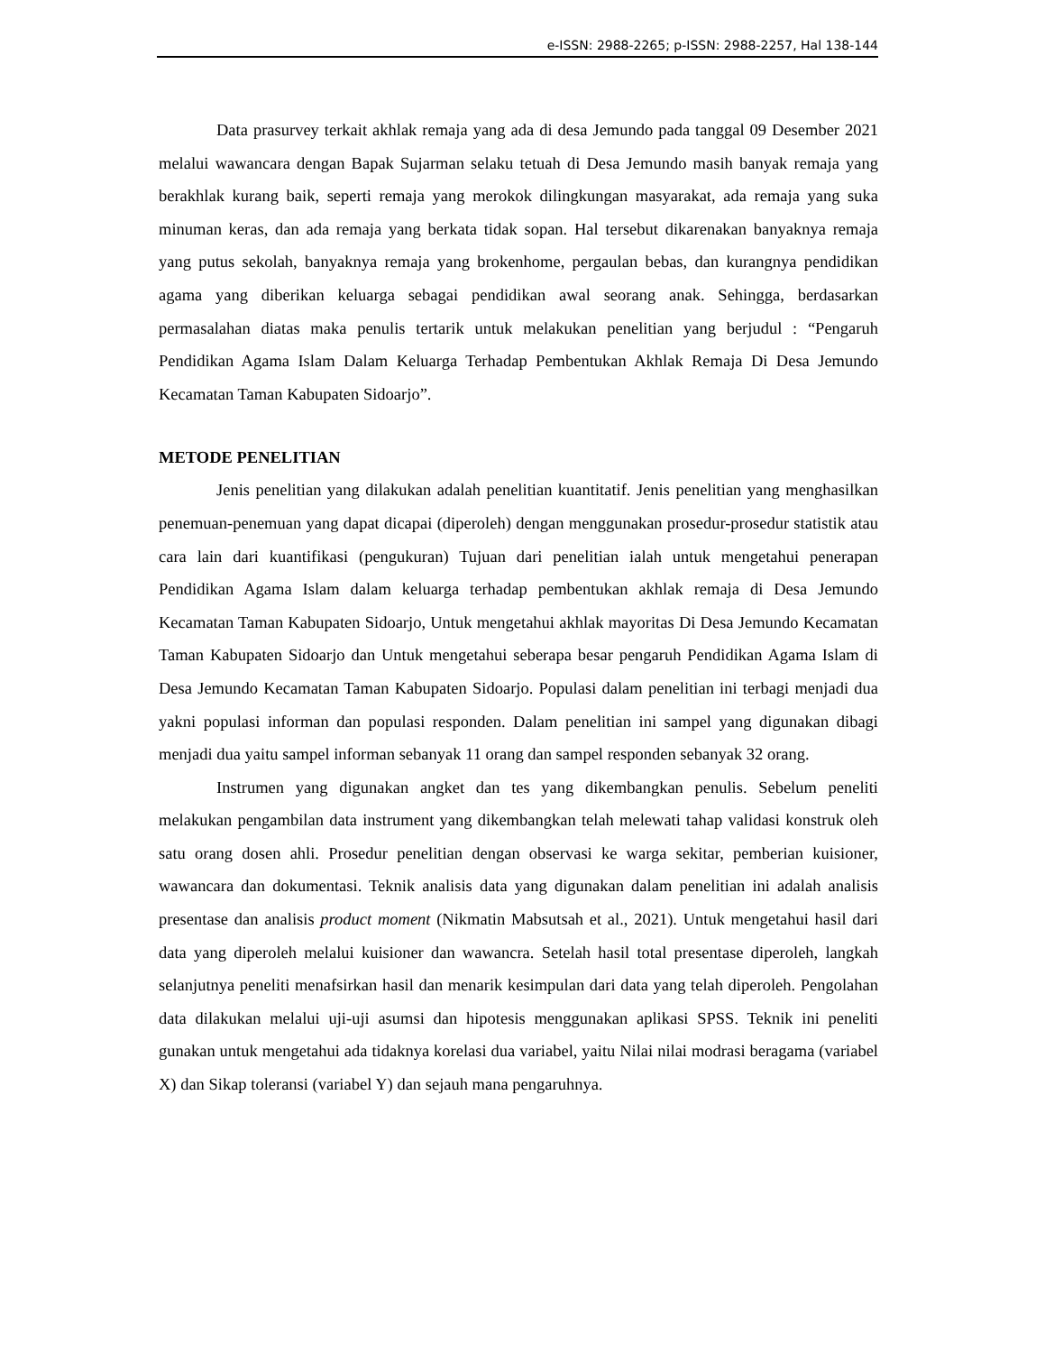e-ISSN: 2988-2265; p-ISSN: 2988-2257, Hal 138-144
Data prasurvey terkait akhlak remaja yang ada di desa Jemundo pada tanggal 09 Desember 2021 melalui wawancara dengan Bapak Sujarman selaku tetuah di Desa Jemundo masih banyak remaja yang berakhlak kurang baik, seperti remaja yang merokok dilingkungan masyarakat, ada remaja yang suka minuman keras, dan ada remaja yang berkata tidak sopan. Hal tersebut dikarenakan banyaknya remaja yang putus sekolah, banyaknya remaja yang brokenhome, pergaulan bebas, dan kurangnya pendidikan agama yang diberikan keluarga sebagai pendidikan awal seorang anak. Sehingga, berdasarkan permasalahan diatas maka penulis tertarik untuk melakukan penelitian yang berjudul : “Pengaruh Pendidikan Agama Islam Dalam Keluarga Terhadap Pembentukan Akhlak Remaja Di Desa Jemundo Kecamatan Taman Kabupaten Sidoarjo”.
METODE PENELITIAN
Jenis penelitian yang dilakukan adalah penelitian kuantitatif. Jenis penelitian yang menghasilkan penemuan-penemuan yang dapat dicapai (diperoleh) dengan menggunakan prosedur-prosedur statistik atau cara lain dari kuantifikasi (pengukuran) Tujuan dari penelitian ialah untuk mengetahui penerapan Pendidikan Agama Islam dalam keluarga terhadap pembentukan akhlak remaja di Desa Jemundo Kecamatan Taman Kabupaten Sidoarjo, Untuk mengetahui akhlak mayoritas Di Desa Jemundo Kecamatan Taman Kabupaten Sidoarjo dan Untuk mengetahui seberapa besar pengaruh Pendidikan Agama Islam di Desa Jemundo Kecamatan Taman Kabupaten Sidoarjo. Populasi dalam penelitian ini terbagi menjadi dua yakni populasi informan dan populasi responden. Dalam penelitian ini sampel yang digunakan dibagi menjadi dua yaitu sampel informan sebanyak 11 orang dan sampel responden sebanyak 32 orang.
Instrumen yang digunakan angket dan tes yang dikembangkan penulis. Sebelum peneliti melakukan pengambilan data instrument yang dikembangkan telah melewati tahap validasi konstruk oleh satu orang dosen ahli. Prosedur penelitian dengan observasi ke warga sekitar, pemberian kuisioner, wawancara dan dokumentasi. Teknik analisis data yang digunakan dalam penelitian ini adalah analisis presentase dan analisis product moment (Nikmatin Mabsutsah et al., 2021). Untuk mengetahui hasil dari data yang diperoleh melalui kuisioner dan wawancra. Setelah hasil total presentase diperoleh, langkah selanjutnya peneliti menafsirkan hasil dan menarik kesimpulan dari data yang telah diperoleh. Pengolahan data dilakukan melalui uji-uji asumsi dan hipotesis menggunakan aplikasi SPSS. Teknik ini peneliti gunakan untuk mengetahui ada tidaknya korelasi dua variabel, yaitu Nilai nilai modrasi beragama (variabel X) dan Sikap toleransi (variabel Y) dan sejauh mana pengaruhnya.